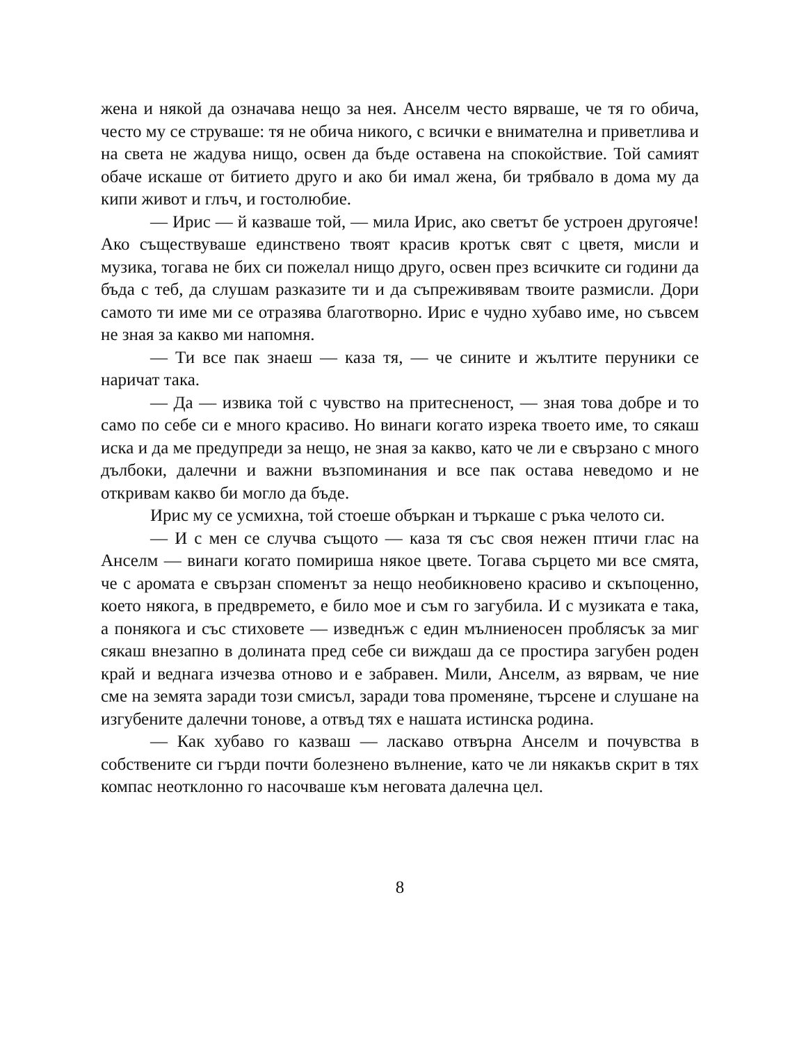жена и някой да означава нещо за нея. Анселм често вярваше, че тя го обича, често му се струваше: тя не обича никого, с всички е внимателна и приветлива и на света не жадува нищо, освен да бъде оставена на спокойствие. Той самият обаче искаше от битието друго и ако би имал жена, би трябвало в дома му да кипи живот и глъч, и гостолюбие.
— Ирис — й казваше той, — мила Ирис, ако светът бе устроен другояче! Ако съществуваше единствено твоят красив кротък свят с цветя, мисли и музика, тогава не бих си пожелал нищо друго, освен през всичките си години да бъда с теб, да слушам разказите ти и да съпреживявам твоите размисли. Дори самото ти име ми се отразява благотворно. Ирис е чудно хубаво име, но съвсем не зная за какво ми напомня.
— Ти все пак знаеш — каза тя, — че сините и жълтите перуники се наричат така.
— Да — извика той с чувство на притесненост, — зная това добре и то само по себе си е много красиво. Но винаги когато изрека твоето име, то сякаш иска и да ме предупреди за нещо, не зная за какво, като че ли е свързано с много дълбоки, далечни и важни възпоминания и все пак остава неведомо и не откривам какво би могло да бъде.
Ирис му се усмихна, той стоеше объркан и търкаше с ръка челото си.
— И с мен се случва същото — каза тя със своя нежен птичи глас на Анселм — винаги когато помириша някое цвете. Тогава сърцето ми все смята, че с аромата е свързан споменът за нещо необикновено красиво и скъпоценно, което някога, в предвремето, е било мое и съм го загубила. И с музиката е така, а понякога и със стиховете — изведнъж с един мълниеносен проблясък за миг сякаш внезапно в долината пред себе си виждаш да се простира загубен роден край и веднага изчезва отново и е забравен. Мили, Анселм, аз вярвам, че ние сме на земята заради този смисъл, заради това променяне, търсене и слушане на изгубените далечни тонове, а отвъд тях е нашата истинска родина.
— Как хубаво го казваш — ласкаво отвърна Анселм и почувства в собствените си гърди почти болезнено вълнение, като че ли някакъв скрит в тях компас неотклонно го насочваше към неговата далечна цел.
8